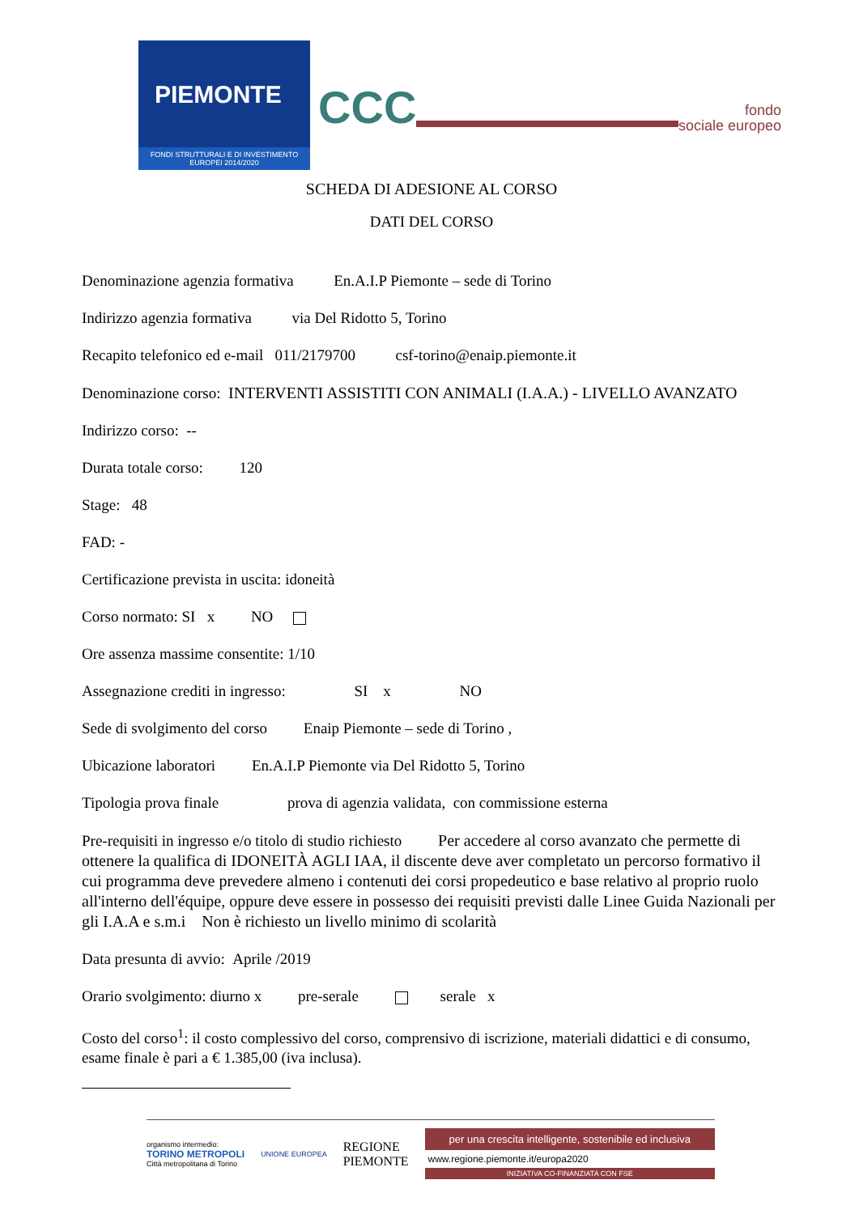PIEMONTE
FONDI STRUTTURALI E DI INVESTIMENTO EUROPEI 2014/2020
CCC
fondo
sociale europeo
SCHEDA DI ADESIONE AL CORSO
DATI DEL CORSO
Denominazione agenzia formativa En.A.I.P Piemonte – sede di Torino
Indirizzo agenzia formativa via Del Ridotto 5, Torino
Recapito telefonico ed e-mail 011/2179700 csf-torino@enaip.piemonte.it
Denominazione corso: INTERVENTI ASSISTITI CON ANIMALI (I.A.A.) - LIVELLO AVANZATO
Indirizzo corso: --
Durata totale corso: 120
Stage: 48
FAD: -
Certificazione prevista in uscita: idoneità
Corso normato: SI x NO
Ore assenza massime consentite: 1/10
Assegnazione crediti in ingresso: SI x NO
Sede di svolgimento del corso Enaip Piemonte – sede di Torino ,
Ubicazione laboratori En.A.I.P Piemonte via Del Ridotto 5, Torino
Tipologia prova finale prova di agenzia validata, con commissione esterna
Pre-requisiti in ingresso e/o titolo di studio richiesto Per accedere al corso avanzato che permette di ottenere la qualifica di IDONEITÀ AGLI IAA, il discente deve aver completato un percorso formativo il cui programma deve prevedere almeno i contenuti dei corsi propedeutico e base relativo al proprio ruolo all'interno dell'équipe, oppure deve essere in possesso dei requisiti previsti dalle Linee Guida Nazionali per gli I.A.A e s.m.i Non è richiesto un livello minimo di scolarità
Data presunta di avvio: Aprile /2019
Orario svolgimento: diurno x pre-serale serale x
Costo del corso<sup>1</sup>: il costo complessivo del corso, comprensivo di iscrizione, materiali didattici e di consumo, esame finale è pari a € 1.385,00 (iva inclusa).
organismo intermedio:
TORINO METROPOLI
Città metropolitana di Torino
UNIONE EUROPEA
REGIONE
PIEMONTE
per una crescita intelligente, sostenibile ed inclusiva
www.regione.piemonte.it/europa2020
INIZIATIVA CO-FINANZIATA CON FSE